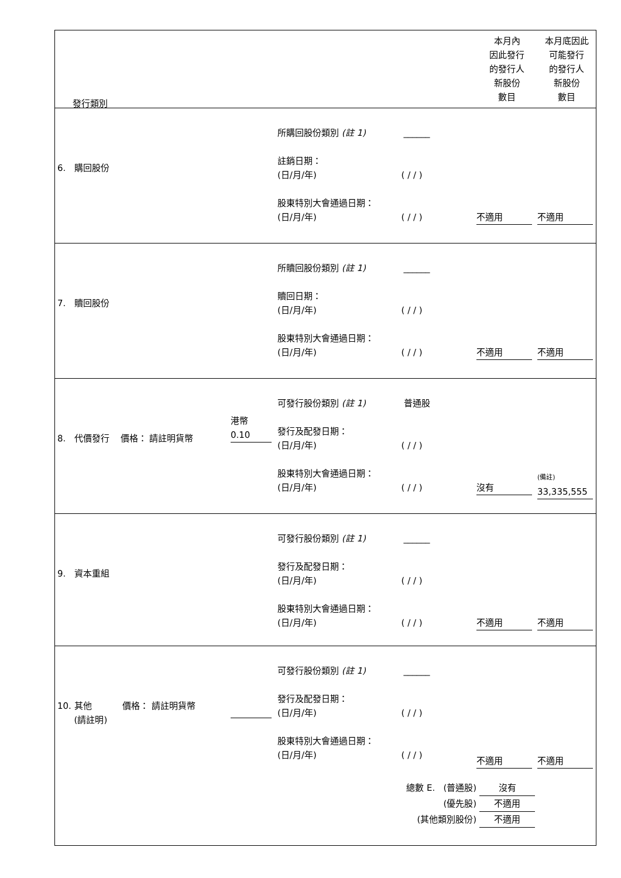| 發行類別 本月內 因此發行 的發行人 新股份 數目 本月底因此 可能發行 的發行人 新股份 數目 |
| 6. 購回股份 所購回股份類別 (註 1) ______ 註銷日期： (日/月/年) ( / / ) 股東特別大會通過日期： (日/月/年) ( / / ) 不適用 不適用 |
| 7. 贖回股份 所贖回股份類別 (註 1) ______ 贖回日期： (日/月/年) ( / / ) 股東特別大會通過日期： (日/月/年) ( / / ) 不適用 不適用 |
| 8. 代價發行 價格： 請註明貨幣 港幣 0.10 可發行股份類別 (註 1) 普通股 發行及配發日期： (日/月/年) ( / / ) 股東特別大會通過日期： (日/月/年) ( / / ) 沒有 (備註) 33,335,555 |
| 9. 資本重組 可發行股份類別 (註 1) ______ 發行及配發日期： (日/月/年) ( / / ) 股東特別大會通過日期： (日/月/年) ( / / ) 不適用 不適用 |
| 10. 其他 價格： 請註明貨幣 (請註明) 可發行股份類別 (註 1) ______ 發行及配發日期： (日/月/年) ( / / ) 股東特別大會通過日期： (日/月/年) ( / / ) 不適用 不適用 總數 E. (普通股) 沒有 (優先股) 不適用 (其他類別股份) 不適用 |